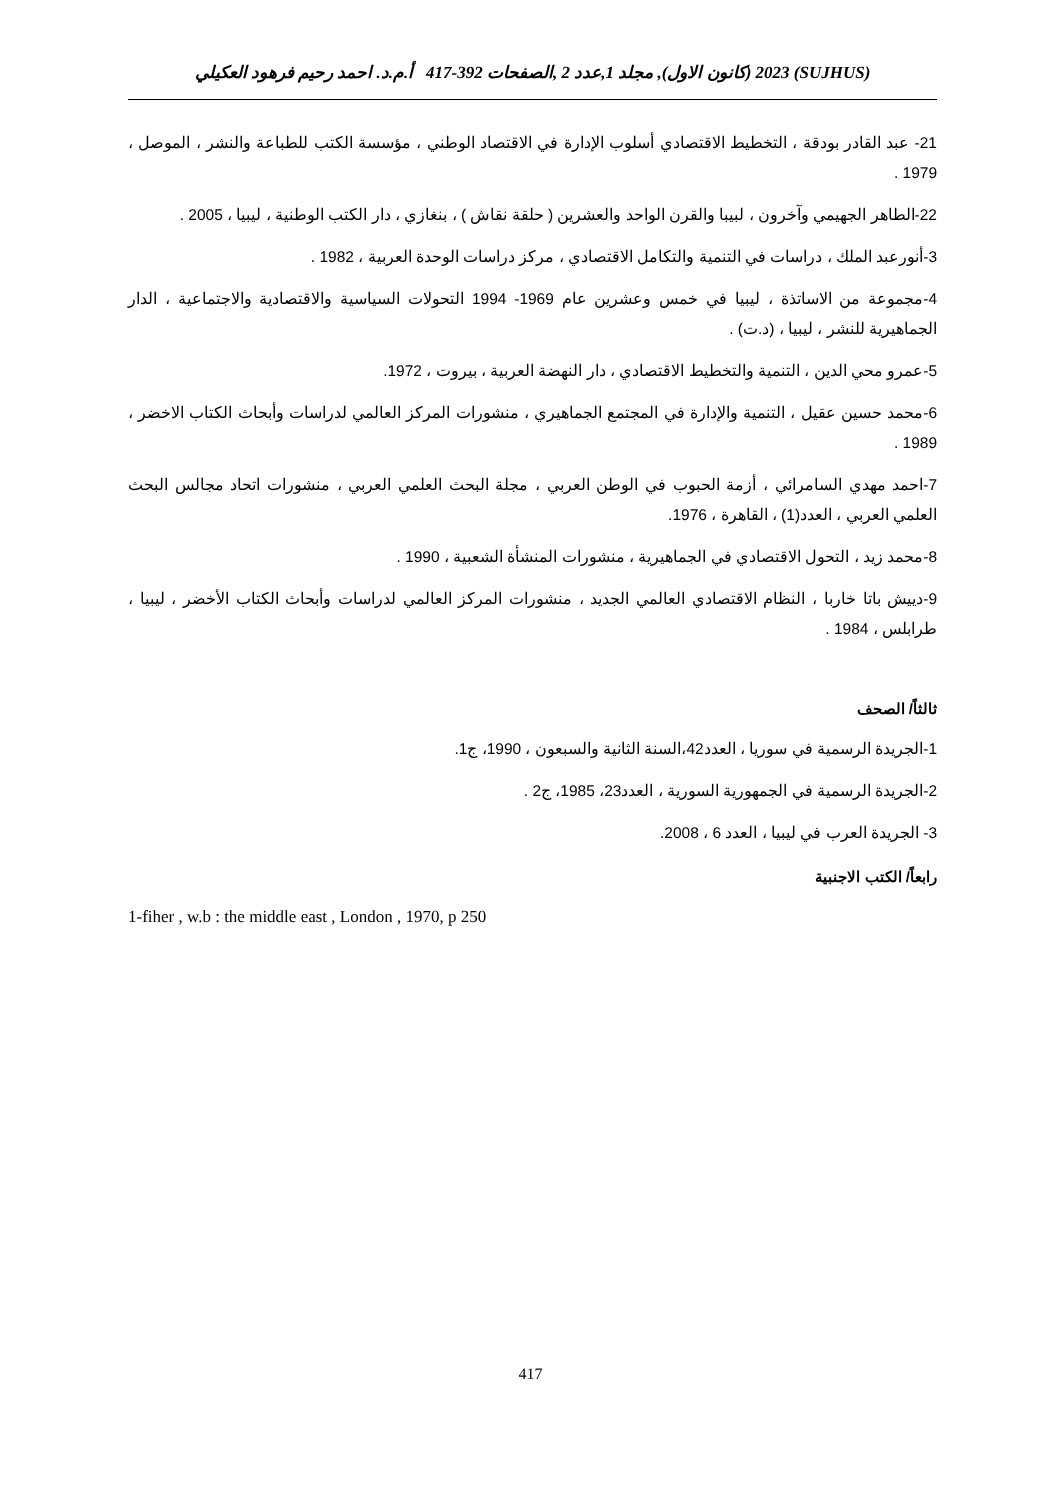(SUJHUS) 2023 (كانون الاول), مجلد 1,عدد 2 ,الصفحات 392-417 أ.م.د. احمد رحيم فرهود العكيلي
21- عبد القادر بودقة ، التخطيط الاقتصادي أسلوب الإدارة في الاقتصاد الوطني ، مؤسسة الكتب للطباعة والنشر ، الموصل ، 1979 .
22-الطاهر الجهيمي وآخرون ، لبيبا والقرن الواحد والعشرين ( حلقة نقاش ) ، بنغازي ، دار الكتب الوطنية ، ليبيا ، 2005 .
3-أنورعبد الملك ، دراسات في التنمية والتكامل الاقتصادي ، مركز دراسات الوحدة العربية ، 1982 .
4-مجموعة من الاساتذة ، ليبيا في خمس وعشرين عام 1969- 1994 التحولات السياسية والاقتصادية والاجتماعية ، الدار الجماهيرية للنشر ، ليبيا ، (د.ت) .
5-عمرو محي الدين ، التنمية والتخطيط الاقتصادي ، دار النهضة العربية ، بيروت ، 1972.
6-محمد حسين عقيل ، التنمية والإدارة في المجتمع الجماهيري ، منشورات المركز العالمي لدراسات وأبحاث الكتاب الاخضر ، 1989 .
7-احمد مهدي السامرائي ، أزمة الحبوب في الوطن العربي ، مجلة البحث العلمي العربي ، منشورات اتحاد مجالس البحث العلمي العربي ، العدد(1) ، القاهرة ، 1976.
8-محمد زيد ، التحول الاقتصادي في الجماهيرية ، منشورات المنشأة الشعبية ، 1990 .
9-دييش باتا خاربا ، النظام الاقتصادي العالمي الجديد ، منشورات المركز العالمي لدراسات وأبحاث الكتاب الأخضر ، ليبيا ، طرابلس ، 1984 .
ثالثاً/ الصحف
1-الجريدة الرسمية في سوريا ، العدد42،السنة الثانية والسبعون ، 1990، ج1.
2-الجريدة الرسمية في الجمهورية السورية ، العدد23، 1985، ج2 .
3- الجريدة العرب في ليبيا ، العدد 6 ، 2008.
رابعاً/ الكتب الاجنبية
1-fiher , w.b : the middle east , London , 1970, p 250
417